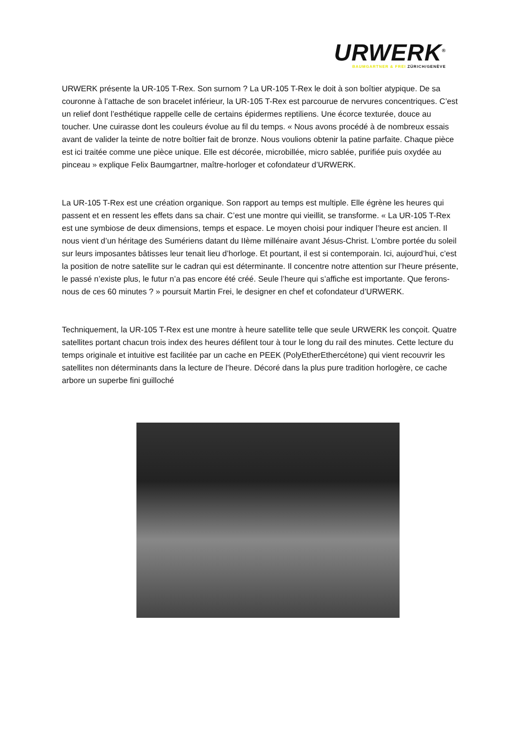URWERK<sup>®</sup>
BAUMGARTNER & FREI ZÜRICH/GENÈVE
URWERK présente la UR-105 T-Rex. Son surnom ? La UR-105 T-Rex le doit à son boîtier atypique. De sa couronne à l’attache de son bracelet inférieur, la UR-105 T-Rex est parcourue de nervures concentriques. C’est un relief dont l’esthétique rappelle celle de certains épidermes reptiliens. Une écorce texturée, douce au toucher. Une cuirasse dont les couleurs évolue au fil du temps. « Nous avons procédé à de nombreux essais avant de valider la teinte de notre boîtier fait de bronze. Nous voulions obtenir la patine parfaite. Chaque pièce est ici traitée comme une pièce unique. Elle est décorée, microbillée, micro sablée, purifiée puis oxydée au pinceau » explique Felix Baumgartner, maître-horloger et cofondateur d’URWERK.
La UR-105 T-Rex est une création organique. Son rapport au temps est multiple. Elle égrène les heures qui passent et en ressent les effets dans sa chair. C’est une montre qui vieillit, se transforme. « La UR-105 T-Rex est une symbiose de deux dimensions, temps et espace. Le moyen choisi pour indiquer l’heure est ancien. Il nous vient d’un héritage des Sumériens datant du IIème millénaire avant Jésus-Christ. L’ombre portée du soleil sur leurs imposantes bâtisses leur tenait lieu d’horloge. Et pourtant, il est si contemporain. Ici, aujourd’hui, c’est la position de notre satellite sur le cadran qui est déterminante. Il concentre notre attention sur l’heure présente, le passé n’existe plus, le futur n’a pas encore été créé. Seule l’heure qui s’affiche est importante. Que ferons-nous de ces 60 minutes ? » poursuit Martin Frei, le designer en chef et cofondateur d’URWERK.
Techniquement, la UR-105 T-Rex est une montre à heure satellite telle que seule URWERK les conçoit. Quatre satellites portant chacun trois index des heures défilent tour à tour le long du rail des minutes. Cette lecture du temps originale et intuitive est facilitée par un cache en PEEK (PolyEtherEthercétone) qui vient recouvrir les satellites non déterminants dans la lecture de l’heure. Décoré dans la plus pure tradition horlogère, ce cache arbore un superbe fini guilloché